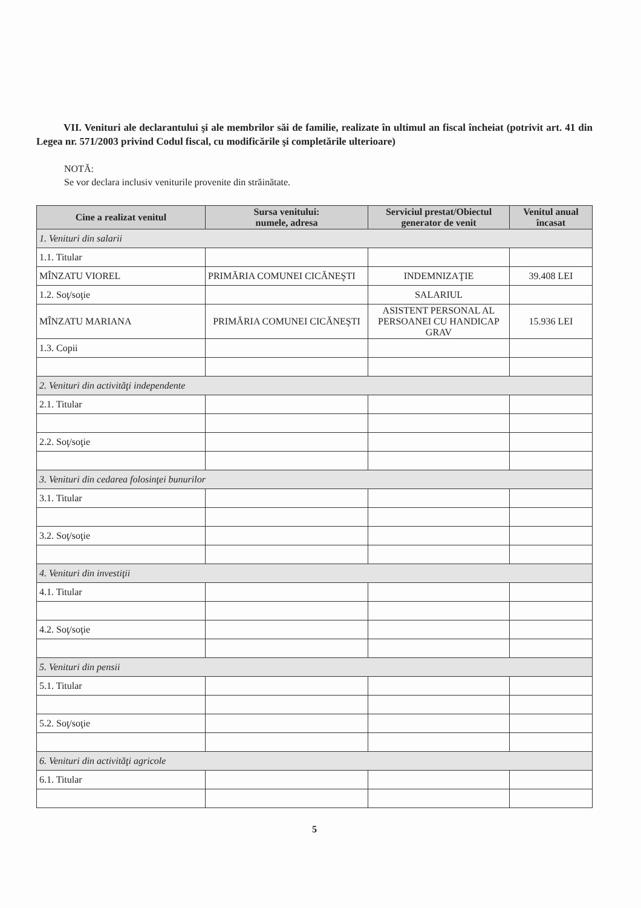VII. Venituri ale declarantului şi ale membrilor săi de familie, realizate în ultimul an fiscal încheiat (potrivit art. 41 din Legea nr. 571/2003 privind Codul fiscal, cu modificările şi completările ulterioare)
NOTĂ:
Se vor declara inclusiv veniturile provenite din străinătate.
| Cine a realizat venitul | Sursa venitului: numele, adresa | Serviciul prestat/Obiectul generator de venit | Venitul anual încasat |
| --- | --- | --- | --- |
| 1. Venituri din salarii | | | |
| 1.1. Titular | | | |
| MÎNZATU VIOREL | PRIMĂRIA COMUNEI CICĂNEŞTI | INDEMNIZAŢIE | 39.408 LEI |
| 1.2. Soţ/soţie | | SALARIUL | |
| MÎNZATU MARIANA | PRIMĂRIA COMUNEI CICĂNEŞTI | ASISTENT PERSONAL AL PERSOANEI CU HANDICAP GRAV | 15.936 LEI |
| 1.3. Copii | | | |
| 2. Venituri din activităţi independente | | | |
| 2.1. Titular | | | |
| 2.2. Soţ/soţie | | | |
| 3. Venituri din cedarea folosinţei bunurilor | | | |
| 3.1. Titular | | | |
| 3.2. Soţ/soţie | | | |
| 4. Venituri din investiţii | | | |
| 4.1. Titular | | | |
| 4.2. Soţ/soţie | | | |
| 5. Venituri din pensii | | | |
| 5.1. Titular | | | |
| 5.2. Soţ/soţie | | | |
| 6. Venituri din activităţi agricole | | | |
| 6.1. Titular | | | |
5